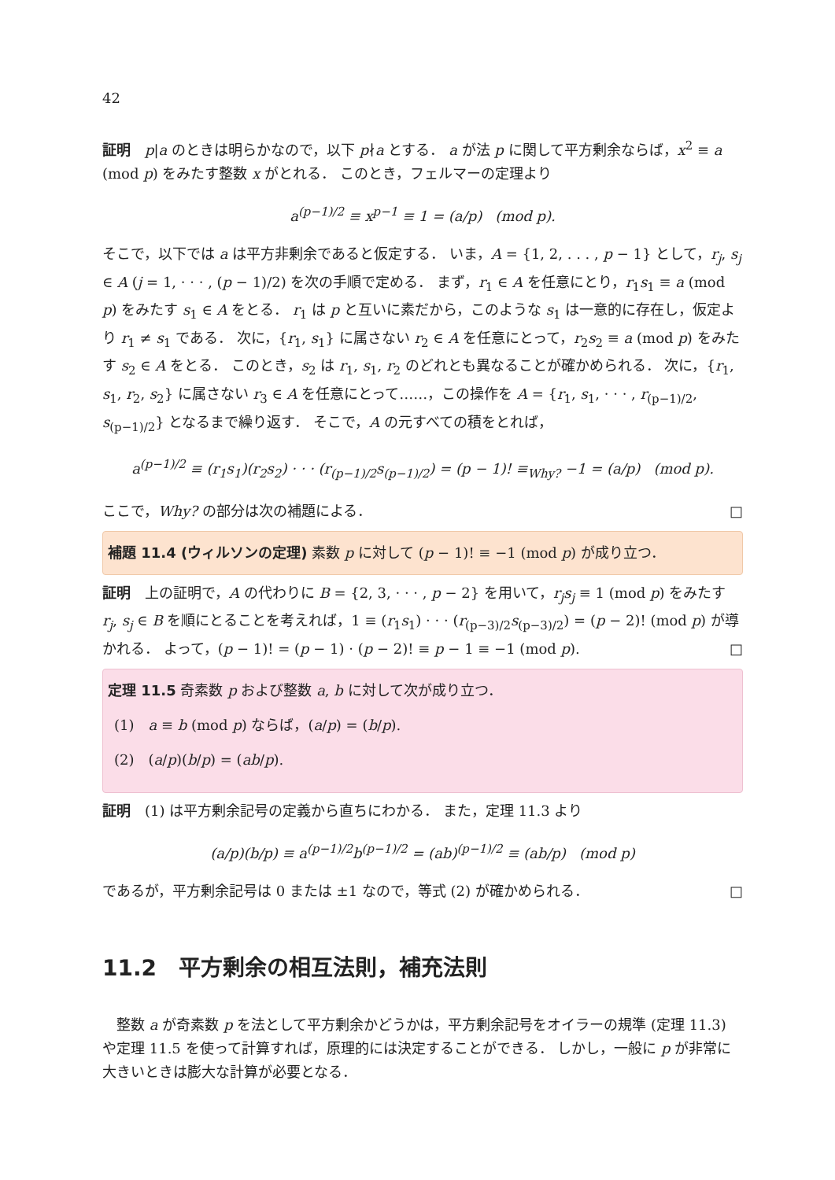42
証明　p|a のときは明らかなので，以下 p∤a とする． a が法 p に関して平方剰余ならば，x<sup>2</sup> ≡ a (mod p) をみたす整数 x がとれる． このとき，フェルマーの定理より
a<sup>(p−1)/2</sup> ≡ x<sup>p−1</sup> ≡ 1 = (a/p) (mod p).
そこで，以下では a は平方非剰余であると仮定する． いま，A = {1, 2, . . . , p − 1} として，r<sub>j</sub>, s<sub>j</sub> ∈ A (j = 1, · · · , (p − 1)/2) を次の手順で定める． まず，r<sub>1</sub> ∈ A を任意にとり，r<sub>1</sub>s<sub>1</sub> ≡ a (mod p) をみたす s<sub>1</sub> ∈ A をとる． r<sub>1</sub> は p と互いに素だから，このような s<sub>1</sub> は一意的に存在し，仮定より r<sub>1</sub> ≠ s<sub>1</sub> である． 次に，{r<sub>1</sub>, s<sub>1</sub>} に属さない r<sub>2</sub> ∈ A を任意にとって，r<sub>2</sub>s<sub>2</sub> ≡ a (mod p) をみたす s<sub>2</sub> ∈ A をとる． このとき，s<sub>2</sub> は r<sub>1</sub>, s<sub>1</sub>, r<sub>2</sub> のどれとも異なることが確かめられる． 次に，{r<sub>1</sub>, s<sub>1</sub>, r<sub>2</sub>, s<sub>2</sub>} に属さない r<sub>3</sub> ∈ A を任意にとって……，この操作を A = {r<sub>1</sub>, s<sub>1</sub>, · · · , r<sub>(p−1)/2</sub>, s<sub>(p−1)/2</sub>} となるまで繰り返す． そこで，A の元すべての積をとれば，
a<sup>(p−1)/2</sup> ≡ (r<sub>1</sub>s<sub>1</sub>)(r<sub>2</sub>s<sub>2</sub>) · · · (r<sub>(p−1)/2</sub>s<sub>(p−1)/2</sub>) = (p − 1)! ≡<sub>Why?</sub> −1 = (a/p) (mod p).
ここで，Why? の部分は次の補題による． □
補題 11.4 (ウィルソンの定理) 素数 p に対して (p − 1)! ≡ −1 (mod p) が成り立つ．
証明　上の証明で，A の代わりに B = {2, 3, · · · , p − 2} を用いて，r<sub>j</sub>s<sub>j</sub> ≡ 1 (mod p) をみたす r<sub>j</sub>, s<sub>j</sub> ∈ B を順にとることを考えれば，1 ≡ (r<sub>1</sub>s<sub>1</sub>) · · · (r<sub>(p−3)/2</sub>s<sub>(p−3)/2</sub>) = (p − 2)! (mod p) が導かれる． よって，(p − 1)! = (p − 1) · (p − 2)! ≡ p − 1 ≡ −1 (mod p). □
定理 11.5 奇素数 p および整数 a, b に対して次が成り立つ．
(1)　a ≡ b (mod p) ならば，(a/p) = (b/p).
(2)　(a/p)(b/p) = (ab/p).
証明　(1) は平方剰余記号の定義から直ちにわかる． また，定理 11.3 より
(a/p)(b/p) ≡ a<sup>(p−1)/2</sup>b<sup>(p−1)/2</sup> = (ab)<sup>(p−1)/2</sup> ≡ (ab/p) (mod p)
であるが，平方剰余記号は 0 または ±1 なので，等式 (2) が確かめられる． □
11.2　平方剰余の相互法則，補充法則
　整数 a が奇素数 p を法として平方剰余かどうかは，平方剰余記号をオイラーの規準 (定理 11.3) や定理 11.5 を使って計算すれば，原理的には決定することができる． しかし，一般に p が非常に大きいときは膨大な計算が必要となる．